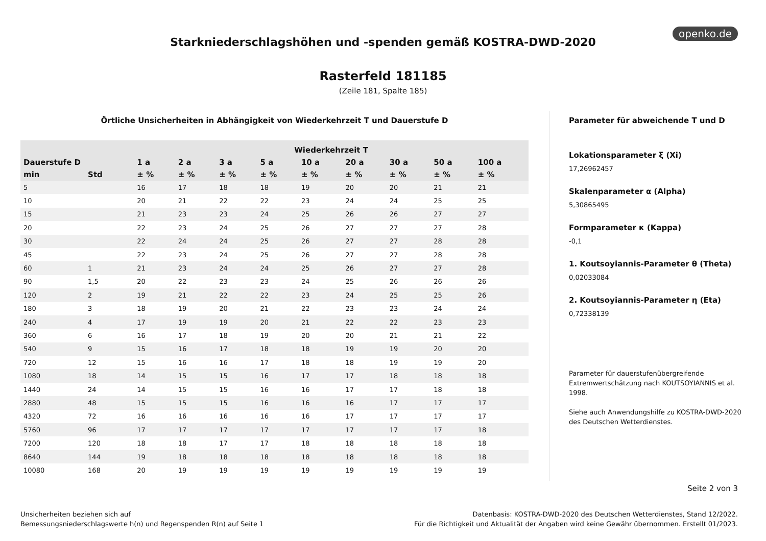openko.de
Starkniederschlagshöhen und -spenden gemäß KOSTRA-DWD-2020
Rasterfeld 181185
(Zeile 181, Spalte 185)
Örtliche Unsicherheiten in Abhängigkeit von Wiederkehrzeit T und Dauerstufe D
| | | Wiederkehrzeit T | | | | | | | | |
| --- | --- | --- | --- | --- | --- | --- | --- | --- | --- | --- |
| Dauerstufe D | | 1 a | 2 a | 3 a | 5 a | 10 a | 20 a | 30 a | 50 a | 100 a |
| min | Std | ± % | ± % | ± % | ± % | ± % | ± % | ± % | ± % | ± % |
| 5 | | 16 | 17 | 18 | 18 | 19 | 20 | 20 | 21 | 21 |
| 10 | | 20 | 21 | 22 | 22 | 23 | 24 | 24 | 25 | 25 |
| 15 | | 21 | 23 | 23 | 24 | 25 | 26 | 26 | 27 | 27 |
| 20 | | 22 | 23 | 24 | 25 | 26 | 27 | 27 | 27 | 28 |
| 30 | | 22 | 24 | 24 | 25 | 26 | 27 | 27 | 28 | 28 |
| 45 | | 22 | 23 | 24 | 25 | 26 | 27 | 27 | 28 | 28 |
| 60 | 1 | 21 | 23 | 24 | 24 | 25 | 26 | 27 | 27 | 28 |
| 90 | 1,5 | 20 | 22 | 23 | 23 | 24 | 25 | 26 | 26 | 26 |
| 120 | 2 | 19 | 21 | 22 | 22 | 23 | 24 | 25 | 25 | 26 |
| 180 | 3 | 18 | 19 | 20 | 21 | 22 | 23 | 23 | 24 | 24 |
| 240 | 4 | 17 | 19 | 19 | 20 | 21 | 22 | 22 | 23 | 23 |
| 360 | 6 | 16 | 17 | 18 | 19 | 20 | 20 | 21 | 21 | 22 |
| 540 | 9 | 15 | 16 | 17 | 18 | 18 | 19 | 19 | 20 | 20 |
| 720 | 12 | 15 | 16 | 16 | 17 | 18 | 18 | 19 | 19 | 20 |
| 1080 | 18 | 14 | 15 | 15 | 16 | 17 | 17 | 18 | 18 | 18 |
| 1440 | 24 | 14 | 15 | 15 | 16 | 16 | 17 | 17 | 18 | 18 |
| 2880 | 48 | 15 | 15 | 15 | 16 | 16 | 16 | 17 | 17 | 17 |
| 4320 | 72 | 16 | 16 | 16 | 16 | 16 | 17 | 17 | 17 | 17 |
| 5760 | 96 | 17 | 17 | 17 | 17 | 17 | 17 | 17 | 17 | 18 |
| 7200 | 120 | 18 | 18 | 17 | 17 | 18 | 18 | 18 | 18 | 18 |
| 8640 | 144 | 19 | 18 | 18 | 18 | 18 | 18 | 18 | 18 | 18 |
| 10080 | 168 | 20 | 19 | 19 | 19 | 19 | 19 | 19 | 19 | 19 |
Parameter für abweichende T und D
Lokationsparameter ξ (Xi)
17,26962457
Skalenparameter α (Alpha)
5,30865495
Formparameter κ (Kappa)
-0,1
1. Koutsoyiannis-Parameter θ (Theta)
0,02033084
2. Koutsoyiannis-Parameter η (Eta)
0,72338139
Parameter für dauerstufenübergreifende Extremwertschätzung nach KOUTSOYIANNIS et al. 1998.
Siehe auch Anwendungshilfe zu KOSTRA-DWD-2020 des Deutschen Wetterdienstes.
Seite 2 von 3
Unsicherheiten beziehen sich auf
Bemessungsniederschlagswerte h(n) und Regenspenden R(n) auf Seite 1
Datenbasis: KOSTRA-DWD-2020 des Deutschen Wetterdienstes, Stand 12/2022.
Für die Richtigkeit und Aktualität der Angaben wird keine Gewähr übernommen. Erstellt 01/2023.